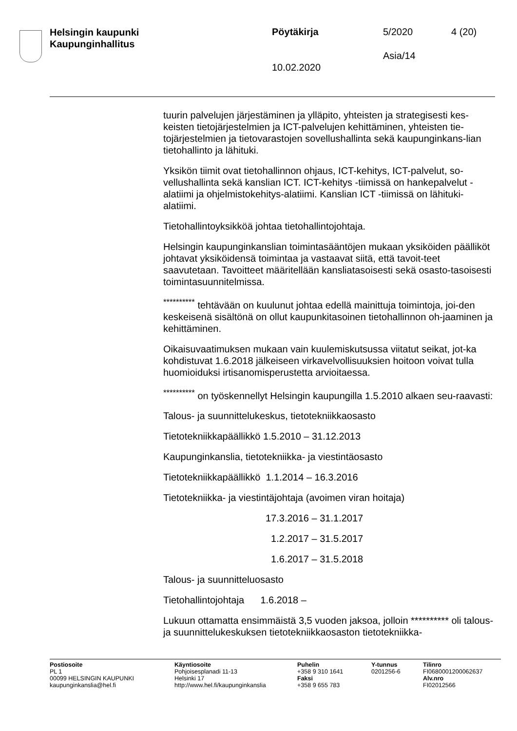Helsingin kaupunki
Kaupunginhallitus
Pöytäkirja 5/2020 4 (20)
Asia/14
10.02.2020
tuurin palvelujen järjestäminen ja ylläpito, yhteisten ja strategisesti kes-keisten tietojärjestelmien ja ICT-palvelujen kehittäminen, yhteisten tie-tojärjestelmien ja tietovarastojen sovellushallinta sekä kaupunginkans-lian tietohallinto ja lähituki.
Yksikön tiimit ovat tietohallinnon ohjaus, ICT-kehitys, ICT-palvelut, so-vellushallinta sekä kanslian ICT. ICT-kehitys -tiimissä on hankepalvelut -alatiimi ja ohjelmistokehitys-alatiimi. Kanslian ICT -tiimissä on lähituki-alatiimi.
Tietohallintoyksikköä johtaa tietohallintojohtaja.
Helsingin kaupunginkanslian toimintasääntöjen mukaan yksiköiden päälliköt johtavat yksiköidensä toimintaa ja vastaavat siitä, että tavoit-teet saavutetaan. Tavoitteet määritellään kansliatasoisesti sekä osasto-tasoisesti toimintasuunnitelmissa.
<sup>**********</sup> tehtävään on kuulunut johtaa edellä mainittuja toimintoja, joi-den keskeisenä sisältönä on ollut kaupunkitasoinen tietohallinnon oh-jaaminen ja kehittäminen.
Oikaisuvaatimuksen mukaan vain kuulemiskutsussa viitatut seikat, jot-ka kohdistuvat 1.6.2018 jälkeiseen virkavelvollisuuksien hoitoon voivat tulla huomioiduksi irtisanomisperustetta arvioitaessa.
<sup>**********</sup> on työskennellyt Helsingin kaupungilla 1.5.2010 alkaen seu-raavasti:
Talous- ja suunnittelukeskus, tietotekniikkaosasto
Tietotekniikkapäällikkö 1.5.2010 – 31.12.2013
Kaupunginkanslia, tietotekniikka- ja viestintäosasto
Tietotekniikkapäällikkö 1.1.2014 – 16.3.2016
Tietotekniikka- ja viestintäjohtaja (avoimen viran hoitaja)
17.3.2016 – 31.1.2017
1.2.2017 – 31.5.2017
1.6.2017 – 31.5.2018
Talous- ja suunnitteluosasto
Tietohallintojohtaja 1.6.2018 –
Lukuun ottamatta ensimmäistä 3,5 vuoden jaksoa, jolloin ********** oli talous- ja suunnittelukeskuksen tietotekniikkaosaston tietotekniikka-
Postiosoite
PL 1
00099 HELSINGIN KAUPUNKI
kaupunginkanslia@hel.fi
Käyntiosoite
Pohjoisesplanadi 11-13
Helsinki 17
http://www.hel.fi/kaupunginkanslia
Puhelin
+358 9 310 1641
Faksi
+358 9 655 783
Y-tunnus
0201256-6
Tilinro
FI0680001200062637
Alv.nro
FI02012566